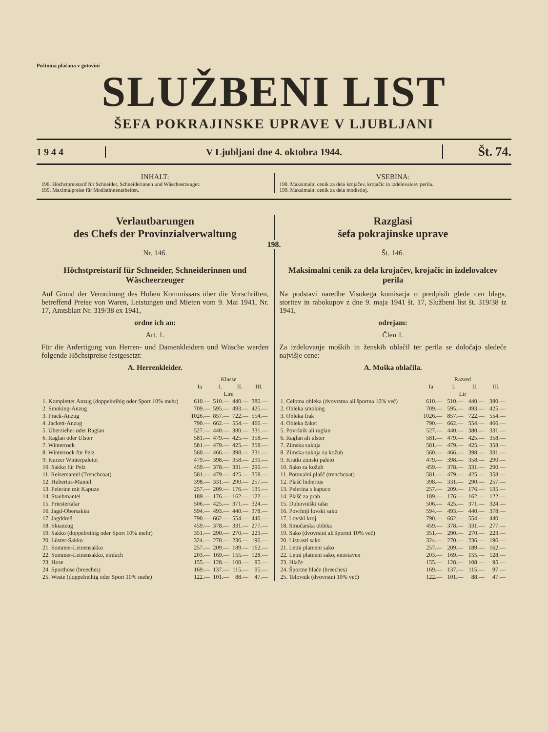Poštnina plačana v gotovini
SLUŽBENI LIST
ŠEFA POKRAJINSKE UPRAVE V LJUBLJANI
1 9 4 4
V Ljubljani dne 4. oktobra 1944.
Št. 74.
INHALT:
198. Höchstpreistarif für Schneider, Schneiderinnen und Wäscheerzeuger.
199. Maximalpreise für Modistinnenarbeiten.
VSEBINA:
198. Maksimalni cenik za dela krojačev, krojačic in izdelovalcev perila.
199. Maksimalni cenik za dela modistinj.
Verlautbarungen
des Chefs der Provinzialverwaltung
Razglasi
šefa pokrajinske uprave
198.
Nr. 146.
Höchstpreistarif für Schneider, Schneiderinnen und Wäscheerzeuger
Auf Grund der Verordnung des Hohen Kommissars über die Vorschriften, betreffend Preise von Waren, Leistungen und Mieten vom 9. Mai 1941, Nr. 17, Amtsblatt Nr. 319/38 ex 1941,
ordne ich an:
Art. 1.
Für die Anfertigung von Herren- und Damenkleidern und Wäsche werden folgende Höchstpreise festgesetzt:
A. Herrenkleider.
| | Klasse | | | |
| --- | --- | --- | --- | --- |
| | Ia | I. | II. | III. |
| | Lire | | | |
| 1. Kompletter Anzug (doppelreihig oder Sport 10% mehr) | 610.— | 510.— | 440.— | 380.— |
| 2. Smoking-Anzug | 709.— | 595.— | 493.— | 425.— |
| 3. Frack-Anzug | 1026.— | 857.— | 722.— | 554.— |
| 4. Jackett-Anzug | 790.— | 662.— | 554.— | 466.— |
| 5. Überzieher oder Raglan | 527.— | 440.— | 380.— | 331.— |
| 6. Raglan oder Ulster | 581.— | 479.— | 425.— | 358.— |
| 7. Winterrock | 581.— | 479.— | 425.— | 358.— |
| 8. Winterrock für Pelz | 560.— | 466.— | 398.— | 331.— |
| 9. Kurzer Winterpaletot | 479.— | 398.— | 358.— | 290.— |
| 10. Sakko für Pelz | 459.— | 378.— | 331.— | 290.— |
| 11. Reisemantel (Trenchcoat) | 581.— | 479.— | 425.— | 358.— |
| 12. Hubertus-Mantel | 398.— | 331.— | 290.— | 257.— |
| 13. Pelerine mit Kapuze | 257.— | 209.— | 176.— | 135.— |
| 14. Staubmantel | 189.— | 176.— | 162.— | 122.— |
| 15. Priestertalar | 506.— | 425.— | 371.— | 324.— |
| 16. Jagd-Obersakko | 594.— | 493.— | 440.— | 378.— |
| 17. Jagddreß | 790.— | 662.— | 554.— | 440.— |
| 18. Skianzug | 459.— | 378.— | 331.— | 277.— |
| 19. Sakko (doppelreihig oder Sport 10% mehr) | 351.— | 290.— | 270.— | 223.— |
| 20. Lüster-Sakko | 324.— | 270.— | 236.— | 196.— |
| 21. Sommer-Leinensakko | 257.— | 209.— | 189.— | 162.— |
| 22. Sommer-Leinensakko, einfach | 203.— | 169.— | 155.— | 128.— |
| 23. Hose | 155.— | 128.— | 108.— | 95.— |
| 24. Sporthose (breeches) | 169.— | 137.— | 115.— | 95.— |
| 25. Weste (doppelreihig oder Sport 10% mehr) | 122.— | 101.— | 88.— | 47.— |
Št. 146.
Maksimalni cenik za dela krojačev, krojačic in izdelovalcev perila
Na podstavi naredbe Visokega komisarja o predpisih glede cen blaga, storitev in rabokupov z dne 9. maja 1941 št. 17, Službeni list št. 319/38 iz 1941,
odrejam:
Člen 1.
Za izdelovanje moških in ženskih oblačil ter perila se določajo sledeče najvišje cene:
A. Moška oblačila.
| | Razred | | | |
| --- | --- | --- | --- | --- |
| | Ia | I. | II. | III. |
| | Lir | | | |
| 1. Celotna obleka (dvovrstna ali športna 10% več) | 610.— | 510.— | 440.— | 380.— |
| 2. Obleka smoking | 709.— | 595.— | 493.— | 425.— |
| 3. Obleka frak | 1026.— | 857.— | 722.— | 554.— |
| 4. Obleka žaket | 790.— | 662.— | 554.— | 466.— |
| 5. Površnik ali raglan | 527.— | 440.— | 380.— | 331.— |
| 6. Raglan ali ulster | 581.— | 479.— | 425.— | 358.— |
| 7. Zimska suknja | 581.— | 479.— | 425.— | 358.— |
| 8. Zimska suknja za kožuh | 560.— | 466.— | 398.— | 331.— |
| 9. Kratki zimski paletó | 479.— | 398.— | 358.— | 290.— |
| 10. Sako za kožuh | 459.— | 378.— | 331.— | 290.— |
| 11. Potovalni plašč (trenchcoat) | 581.— | 479.— | 425.— | 358.— |
| 12. Plašč hubertus | 398.— | 331.— | 290.— | 257.— |
| 13. Pelerina s kapuco | 257.— | 209.— | 176.— | 135.— |
| 14. Plašč za prah | 189.— | 176.— | 162.— | 122.— |
| 15. Duhovniški talar | 506.— | 425.— | 371.— | 324.— |
| 16. Povrhnji lovski sako | 594.— | 493.— | 440.— | 378.— |
| 17. Lovski kroj | 790.— | 662.— | 554.— | 440.— |
| 18. Smučarska obleka | 459.— | 378.— | 331.— | 277.— |
| 19. Sako (dvovrstni ali športni 10% več) | 351.— | 290.— | 270.— | 223.— |
| 20. Listrasti sako | 324.— | 270.— | 236.— | 196.— |
| 21. Letni platneni sako | 257.— | 209.— | 189.— | 162.— |
| 22. Letni platneni sako, enostaven | 203.— | 169.— | 155.— | 128.— |
| 23. Hlače | 155.— | 128.— | 108.— | 95.— |
| 24. Športne hlače (breeches) | 169.— | 137.— | 115.— | 97.— |
| 25. Telovnik (dvovrstni 10% več) | 122.— | 101.— | 88.— | 47.— |